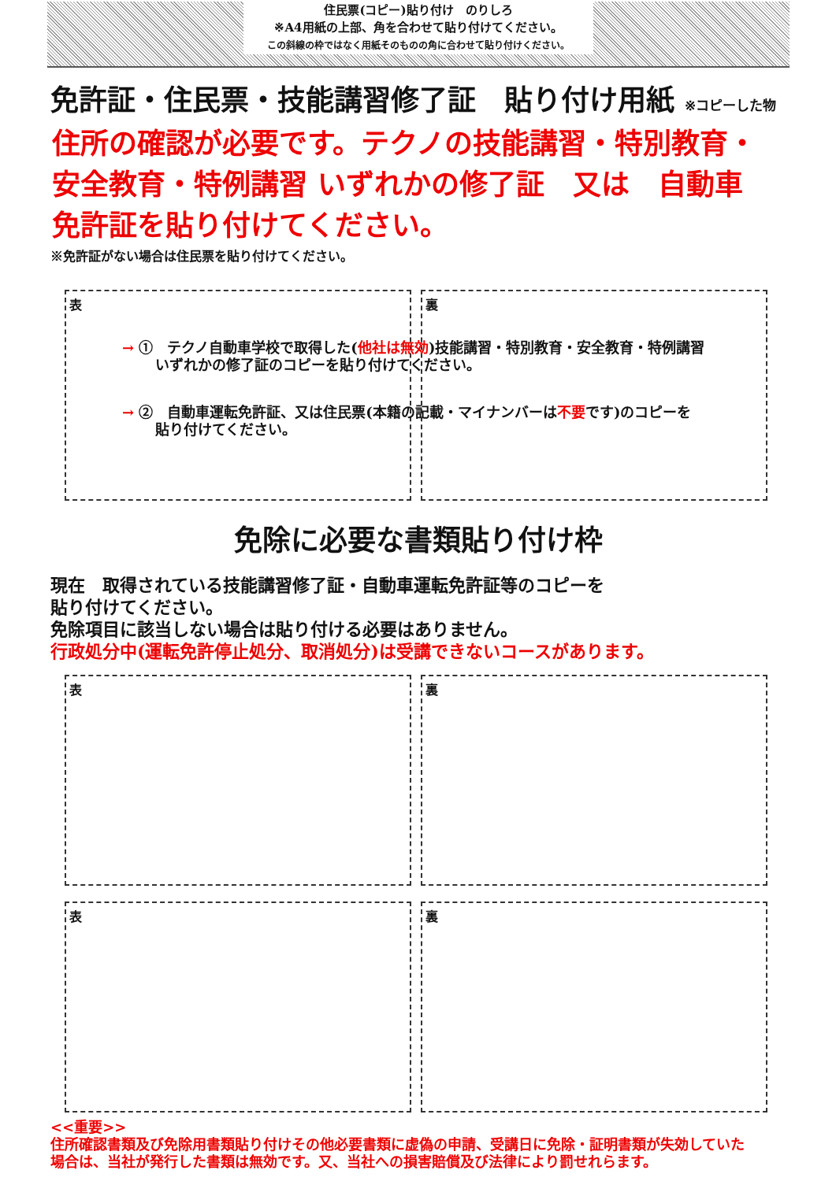住民票(コピー)貼り付け　のりしろ
※A4用紙の上部、角を合わせて貼り付けてください。
この斜線の枠ではなく用紙そのものの角に合わせて貼り付けください。
免許証・住民票・技能講習修了証　貼り付け用紙 ※コピーした物
住所の確認が必要です。テクノの技能講習・特別教育・
安全教育・特例講習 いずれかの修了証　又は　自動車
免許証を貼り付けてください。
※免許証がない場合は住民票を貼り付けてください。
表 裏
→ ①　テクノ自動車学校で取得した(他社は無効)技能講習・特別教育・安全教育・特例講習
　　 いずれかの修了証のコピーを貼り付けてください。
→ ②　自動車運転免許証、又は住民票(本籍の記載・マイナンバーは不要です)のコピーを
　　 貼り付けてください。
免除に必要な書類貼り付け枠
現在　取得されている技能講習修了証・自動車運転免許証等のコピーを
貼り付けてください。
免除項目に該当しない場合は貼り付ける必要はありません。
行政処分中(運転免許停止処分、取消処分)は受講できないコースがあります。
表 裏
表 裏
<<重要>>
住所確認書類及び免除用書類貼り付けその他必要書類に虚偽の申請、受講日に免除・証明書類が失効していた
場合は、当社が発行した書類は無効です。又、当社への損害賠償及び法律により罰せれらます。